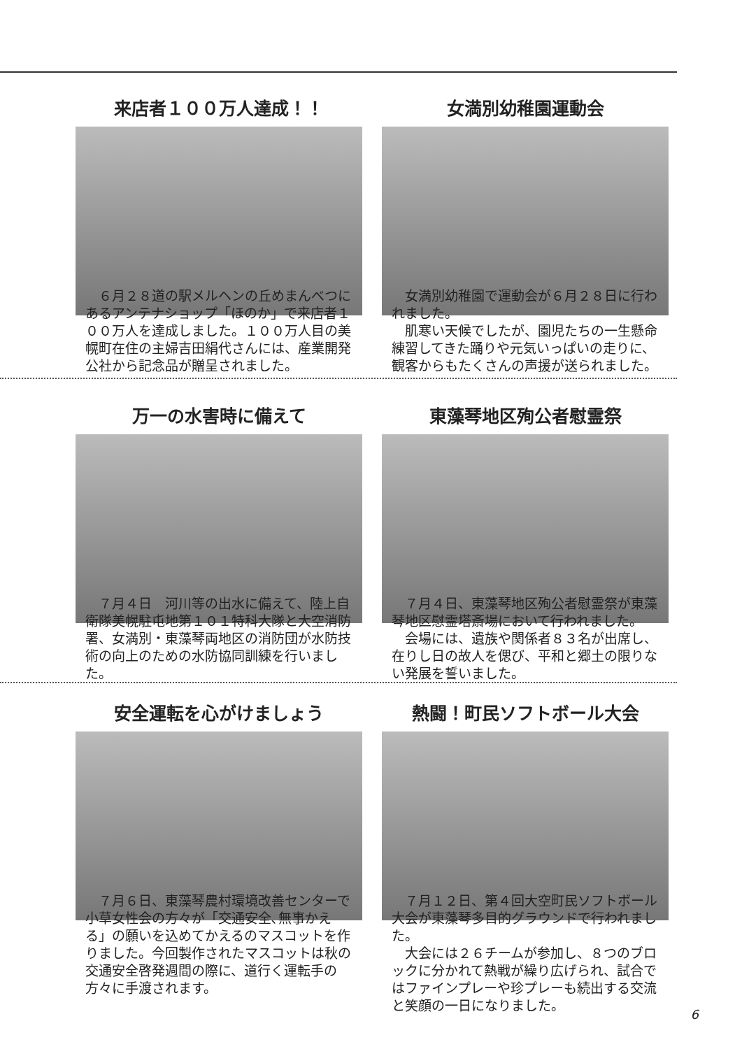来店者１００万人達成！！
　６月２８道の駅メルヘンの丘めまんべつにあるアンテナショップ「ほのか」で来店者１００万人を達成しました。１００万人目の美幌町在住の主婦吉田絹代さんには、産業開発公社から記念品が贈呈されました。
女満別幼稚園運動会
　女満別幼稚園で運動会が６月２８日に行われました。
　肌寒い天候でしたが、園児たちの一生懸命練習してきた踊りや元気いっぱいの走りに、観客からもたくさんの声援が送られました。
万一の水害時に備えて
　７月４日　河川等の出水に備えて、陸上自衛隊美幌駐屯地第１０１特科大隊と大空消防署、女満別・東藻琴両地区の消防団が水防技術の向上のための水防協同訓練を行いました。
東藻琴地区殉公者慰霊祭
　７月４日、東藻琴地区殉公者慰霊祭が東藻琴地区慰霊塔斎場において行われました。
　会場には、遺族や関係者８３名が出席し、在りし日の故人を偲び、平和と郷土の限りない発展を誓いました。
安全運転を心がけましょう
　７月６日、東藻琴農村環境改善センターで小草女性会の方々が「交通安全､無事かえる」の願いを込めてかえるのマスコットを作りました。今回製作されたマスコットは秋の交通安全啓発週間の際に、道行く運転手の方々に手渡されます。
熱闘！町民ソフトボール大会
　７月１２日、第４回大空町民ソフトボール大会が東藻琴多目的グラウンドで行われました。
　大会には２６チームが参加し、８つのブロックに分かれて熱戦が繰り広げられ、試合ではファインプレーや珍プレーも続出する交流と笑顔の一日になりました。
6